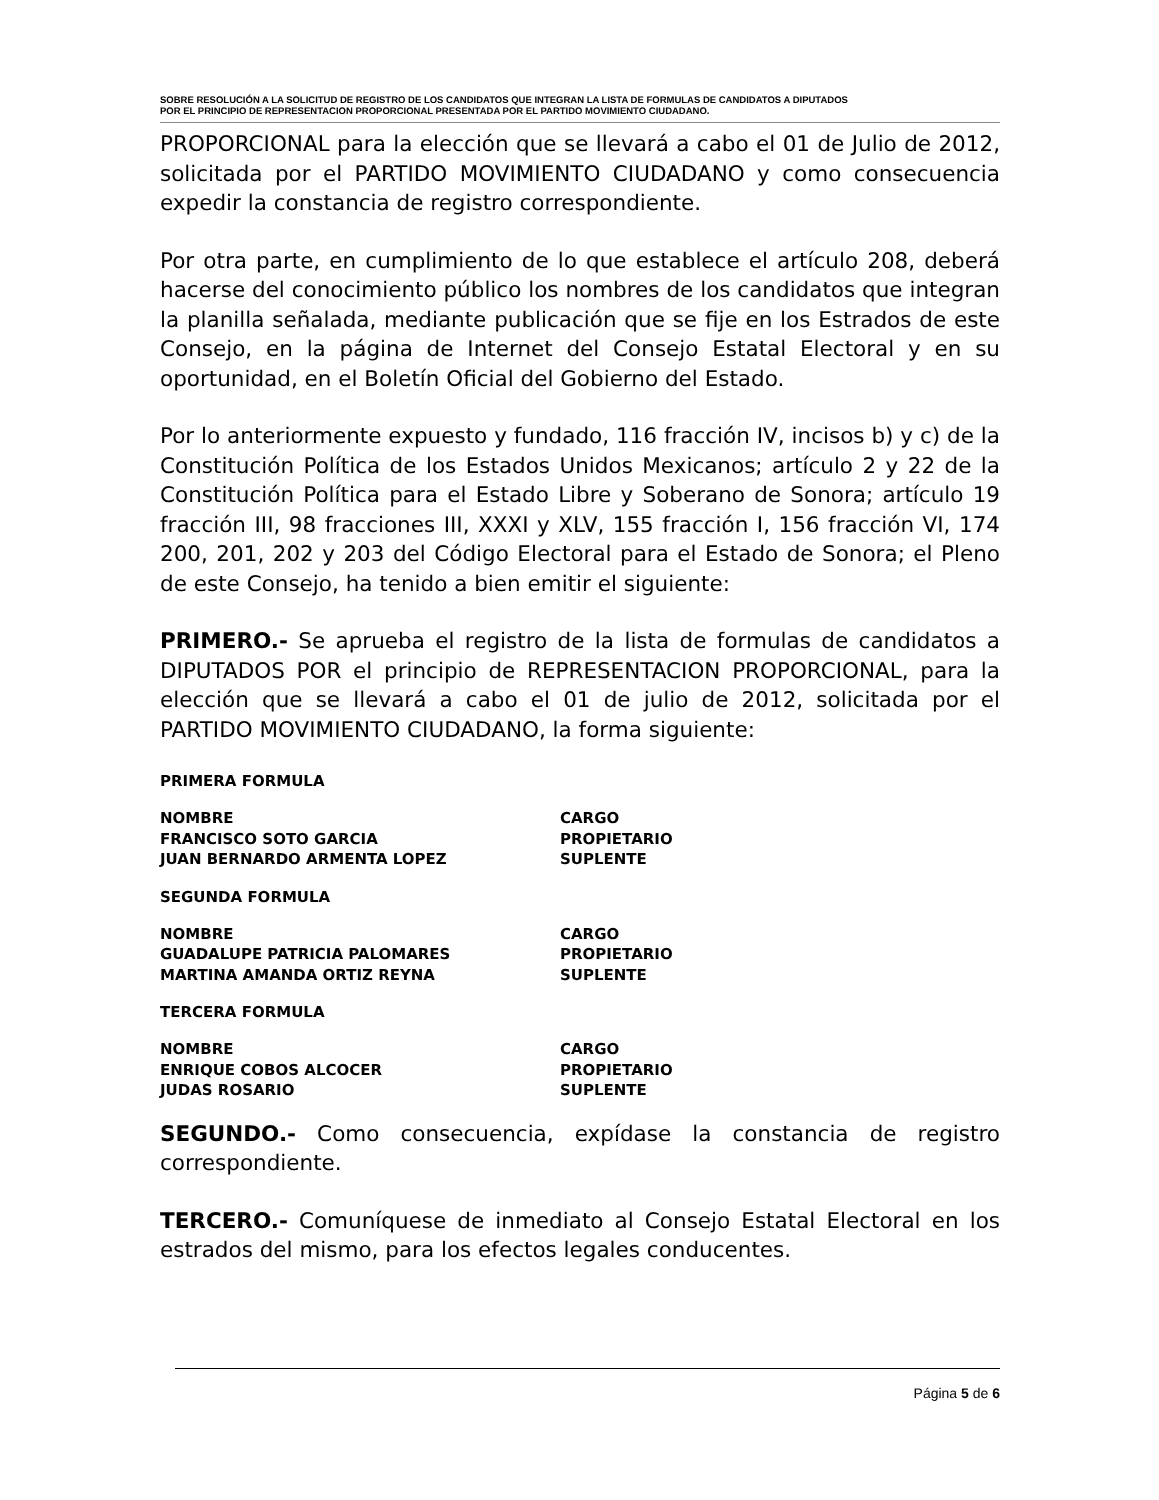SOBRE RESOLUCIÓN A LA SOLICITUD DE REGISTRO DE LOS CANDIDATOS QUE INTEGRAN LA LISTA DE FORMULAS DE CANDIDATOS A DIPUTADOS
POR EL PRINCIPIO DE REPRESENTACION PROPORCIONAL PRESENTADA POR EL PARTIDO MOVIMIENTO CIUDADANO.
PROPORCIONAL para la elección que se llevará a cabo el 01 de Julio de 2012, solicitada por el PARTIDO MOVIMIENTO CIUDADANO y como consecuencia expedir la constancia de registro correspondiente.
Por otra parte, en cumplimiento de lo que establece el artículo 208, deberá hacerse del conocimiento público los nombres de los candidatos que integran la planilla señalada, mediante publicación que se fije en los Estrados de este Consejo, en la página de Internet del Consejo Estatal Electoral y en su oportunidad, en el Boletín Oficial del Gobierno del Estado.
Por lo anteriormente expuesto y fundado, 116 fracción IV, incisos b) y c) de la Constitución Política de los Estados Unidos Mexicanos; artículo 2 y 22 de la Constitución Política para el Estado Libre y Soberano de Sonora; artículo 19 fracción III, 98 fracciones III, XXXI y XLV, 155 fracción I, 156 fracción VI, 174 200, 201, 202 y 203 del Código Electoral para el Estado de Sonora; el Pleno de este Consejo, ha tenido a bien emitir el siguiente:
PRIMERO.- Se aprueba el registro de la lista de formulas de candidatos a DIPUTADOS POR el principio de REPRESENTACION PROPORCIONAL, para la elección que se llevará a cabo el 01 de julio de 2012, solicitada por el PARTIDO MOVIMIENTO CIUDADANO, la forma siguiente:
PRIMERA FORMULA
| NOMBRE | CARGO |
| FRANCISCO SOTO GARCIA | PROPIETARIO |
| JUAN BERNARDO ARMENTA LOPEZ | SUPLENTE |
SEGUNDA FORMULA
| NOMBRE | CARGO |
| GUADALUPE PATRICIA PALOMARES | PROPIETARIO |
| MARTINA AMANDA ORTIZ REYNA | SUPLENTE |
TERCERA FORMULA
| NOMBRE | CARGO |
| ENRIQUE COBOS ALCOCER | PROPIETARIO |
| JUDAS ROSARIO | SUPLENTE |
SEGUNDO.- Como consecuencia, expídase la constancia de registro correspondiente.
TERCERO.- Comuníquese de inmediato al Consejo Estatal Electoral en los estrados del mismo, para los efectos legales conducentes.
Página 5 de 6